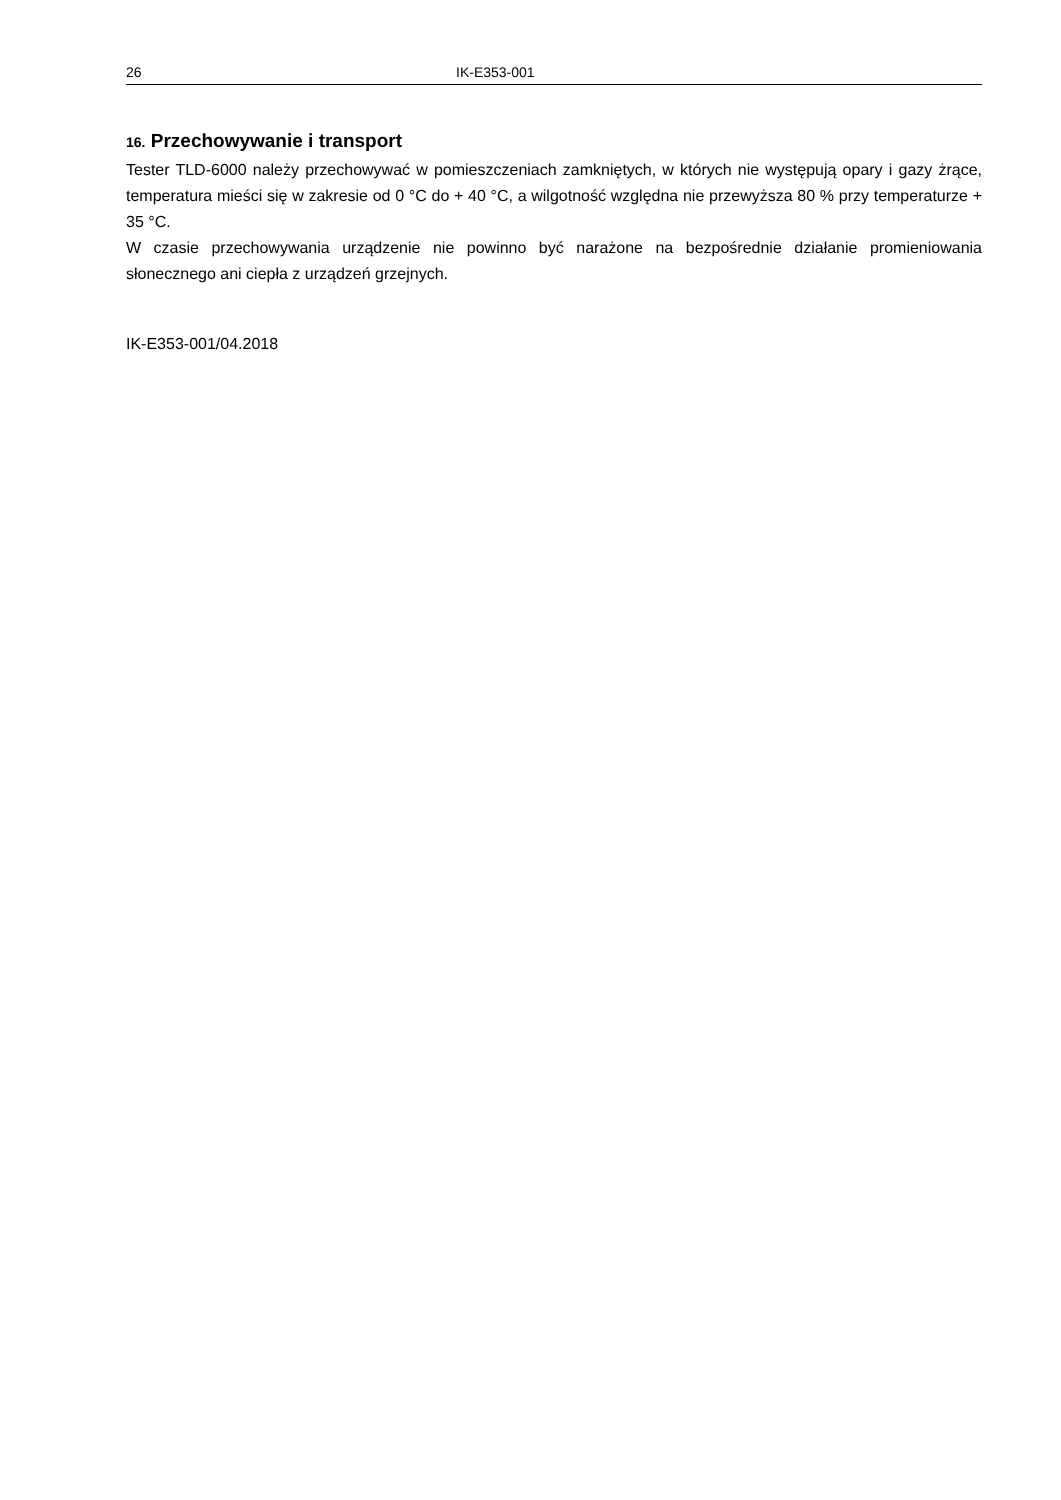26 IK-E353-001
16. Przechowywanie i transport
Tester TLD-6000 należy przechowywać w pomieszczeniach zamkniętych, w których nie występują opary i gazy żrące, temperatura mieści się w zakresie od 0 °C do + 40 °C, a wilgotność względna nie przewyższa 80 % przy temperaturze + 35 °C.
W czasie przechowywania urządzenie nie powinno być narażone na bezpośrednie działanie promieniowania słonecznego ani ciepła z urządzeń grzejnych.
IK-E353-001/04.2018